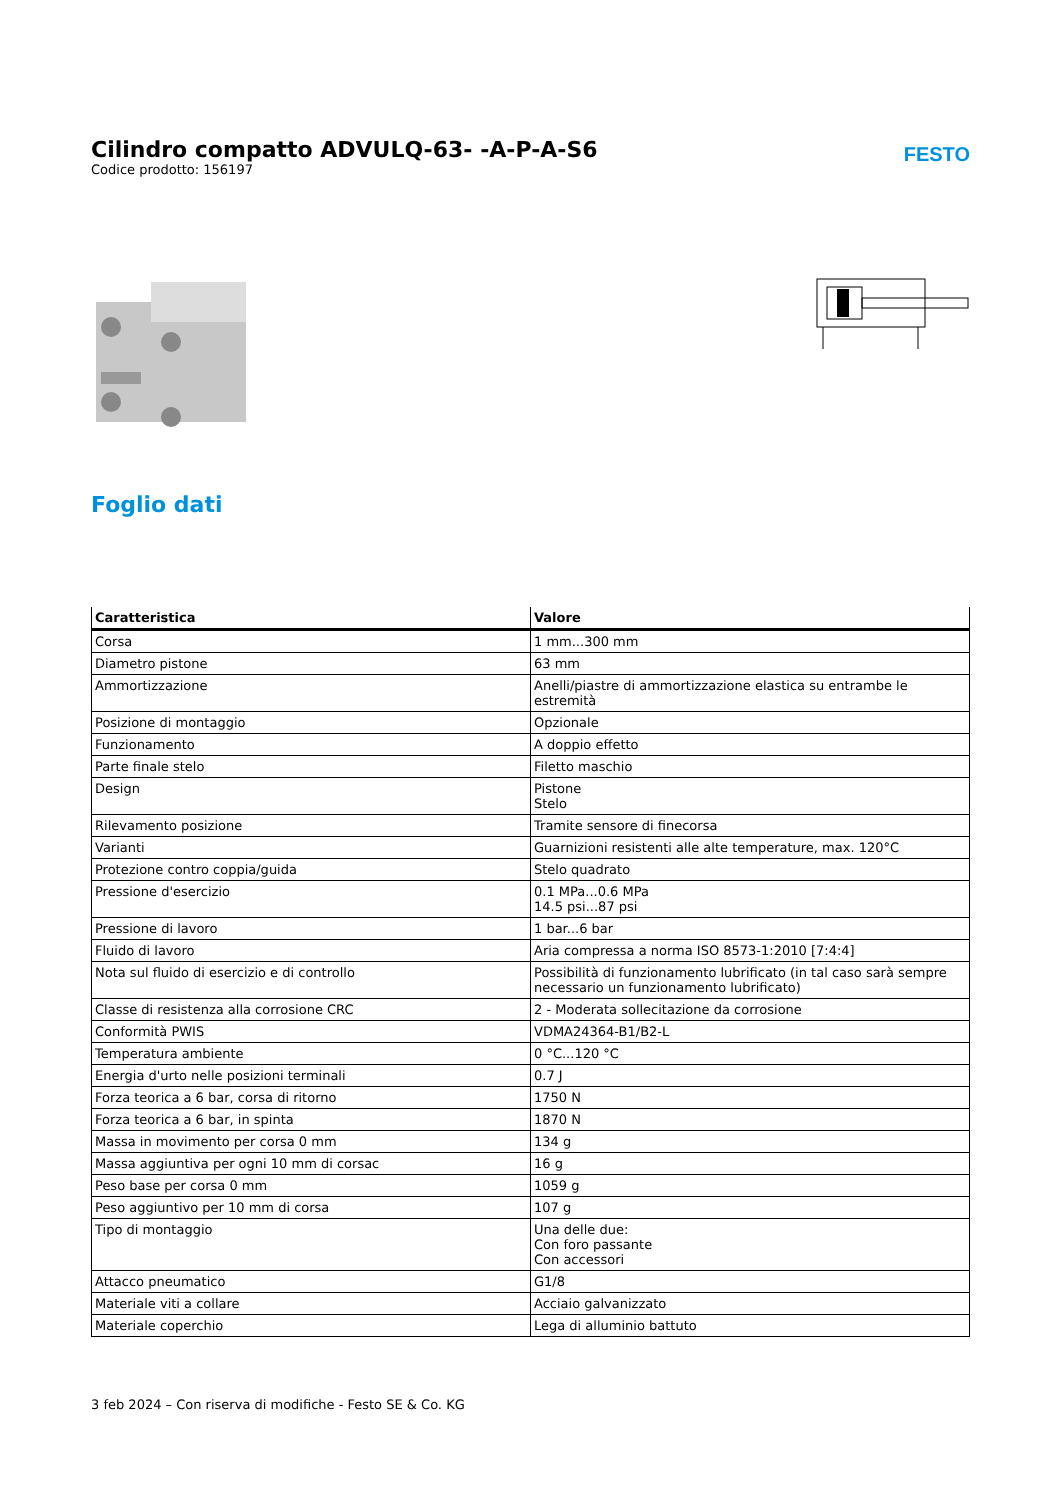Cilindro compatto ADVULQ-63- -A-P-A-S6
Codice prodotto: 156197
FESTO
Foglio dati
| Caratteristica | Valore |
| --- | --- |
| Corsa | 1 mm...300 mm |
| Diametro pistone | 63 mm |
| Ammortizzazione | Anelli/piastre di ammortizzazione elastica su entrambe le estremità |
| Posizione di montaggio | Opzionale |
| Funzionamento | A doppio effetto |
| Parte finale stelo | Filetto maschio |
| Design | Pistone Stelo |
| Rilevamento posizione | Tramite sensore di finecorsa |
| Varianti | Guarnizioni resistenti alle alte temperature, max. 120°C |
| Protezione contro coppia/guida | Stelo quadrato |
| Pressione d'esercizio | 0.1 MPa...0.6 MPa 14.5 psi...87 psi |
| Pressione di lavoro | 1 bar...6 bar |
| Fluido di lavoro | Aria compressa a norma ISO 8573-1:2010 [7:4:4] |
| Nota sul fluido di esercizio e di controllo | Possibilità di funzionamento lubrificato (in tal caso sarà sempre necessario un funzionamento lubrificato) |
| Classe di resistenza alla corrosione CRC | 2 - Moderata sollecitazione da corrosione |
| Conformità PWIS | VDMA24364-B1/B2-L |
| Temperatura ambiente | 0 °C...120 °C |
| Energia d'urto nelle posizioni terminali | 0.7 J |
| Forza teorica a 6 bar, corsa di ritorno | 1750 N |
| Forza teorica a 6 bar, in spinta | 1870 N |
| Massa in movimento per corsa 0 mm | 134 g |
| Massa aggiuntiva per ogni 10 mm di corsac | 16 g |
| Peso base per corsa 0 mm | 1059 g |
| Peso aggiuntivo per 10 mm di corsa | 107 g |
| Tipo di montaggio | Una delle due: Con foro passante Con accessori |
| Attacco pneumatico | G1/8 |
| Materiale viti a collare | Acciaio galvanizzato |
| Materiale coperchio | Lega di alluminio battuto |
3 feb 2024 – Con riserva di modifiche - Festo SE & Co. KG